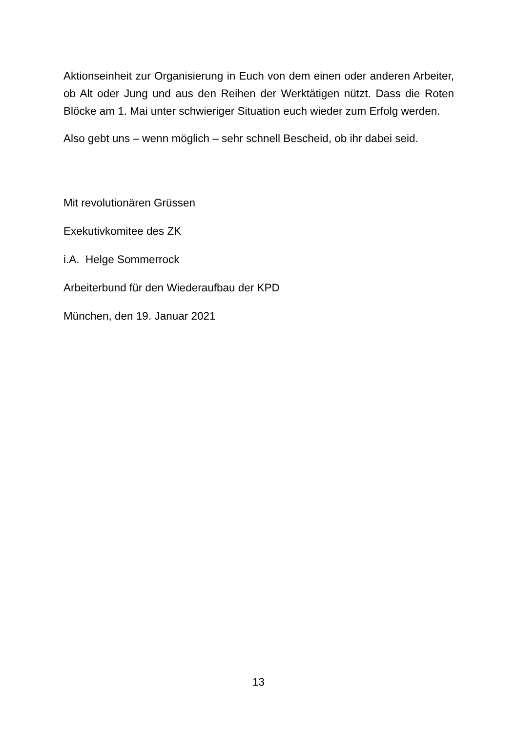Aktionseinheit zur Organisierung in Euch von dem einen oder anderen Arbeiter, ob Alt oder Jung und aus den Reihen der Werktätigen nützt. Dass die Roten Blöcke am 1. Mai unter schwieriger Situation euch wieder zum Erfolg werden.
Also gebt uns – wenn möglich – sehr schnell Bescheid, ob ihr dabei seid.
Mit revolutionären Grüssen
Exekutivkomitee des ZK
i.A. Helge Sommerrock
Arbeiterbund für den Wiederaufbau der KPD
München, den 19. Januar 2021
13